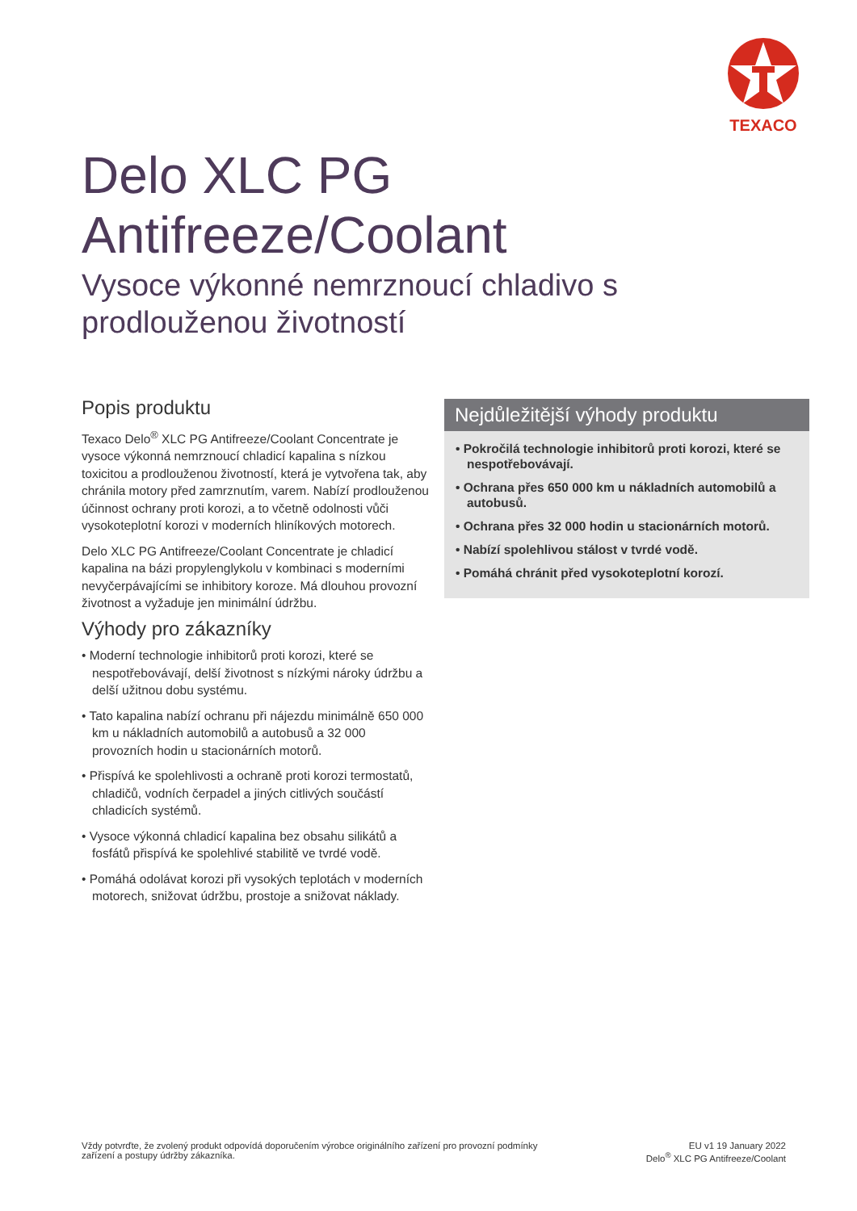TEXACO
Delo XLC PG
Antifreeze/Coolant
Vysoce výkonné nemrznoucí chladivo s prodlouženou životností
Popis produktu
Texaco Delo<sup>®</sup> XLC PG Antifreeze/Coolant Concentrate je vysoce výkonná nemrznoucí chladicí kapalina s nízkou toxicitou a prodlouženou životností, která je vytvořena tak, aby chránila motory před zamrznutím, varem. Nabízí prodlouženou účinnost ochrany proti korozi, a to včetně odolnosti vůči vysokoteplotní korozi v moderních hliníkových motorech.
Delo XLC PG Antifreeze/Coolant Concentrate je chladicí kapalina na bázi propylenglykolu v kombinaci s moderními nevyčerpávajícími se inhibitory koroze. Má dlouhou provozní životnost a vyžaduje jen minimální údržbu.
Výhody pro zákazníky
• Moderní technologie inhibitorů proti korozi, které se nespotřebovávají, delší životnost s nízkými nároky údržbu a delší užitnou dobu systému.
• Tato kapalina nabízí ochranu při nájezdu minimálně 650 000 km u nákladních automobilů a autobusů a 32 000 provozních hodin u stacionárních motorů.
• Přispívá ke spolehlivosti a ochraně proti korozi termostatů, chladičů, vodních čerpadel a jiných citlivých součástí chladicích systémů.
• Vysoce výkonná chladicí kapalina bez obsahu silikátů a fosfátů přispívá ke spolehlivé stabilitě ve tvrdé vodě.
• Pomáhá odolávat korozi při vysokých teplotách v moderních motorech, snižovat údržbu, prostoje a snižovat náklady.
Nejdůležitější výhody produktu
• Pokročilá technologie inhibitorů proti korozi, které se nespotřebovávají.
• Ochrana přes 650 000 km u nákladních automobilů a autobusů.
• Ochrana přes 32 000 hodin u stacionárních motorů.
• Nabízí spolehlivou stálost v tvrdé vodě.
• Pomáhá chránit před vysokoteplotní korozí.
Vždy potvrďte, že zvolený produkt odpovídá doporučením výrobce originálního zařízení pro provozní podmínky
zařízení a postupy údržby zákazníka.
EU v1 19 January 2022
Delo<sup>®</sup> XLC PG Antifreeze/Coolant